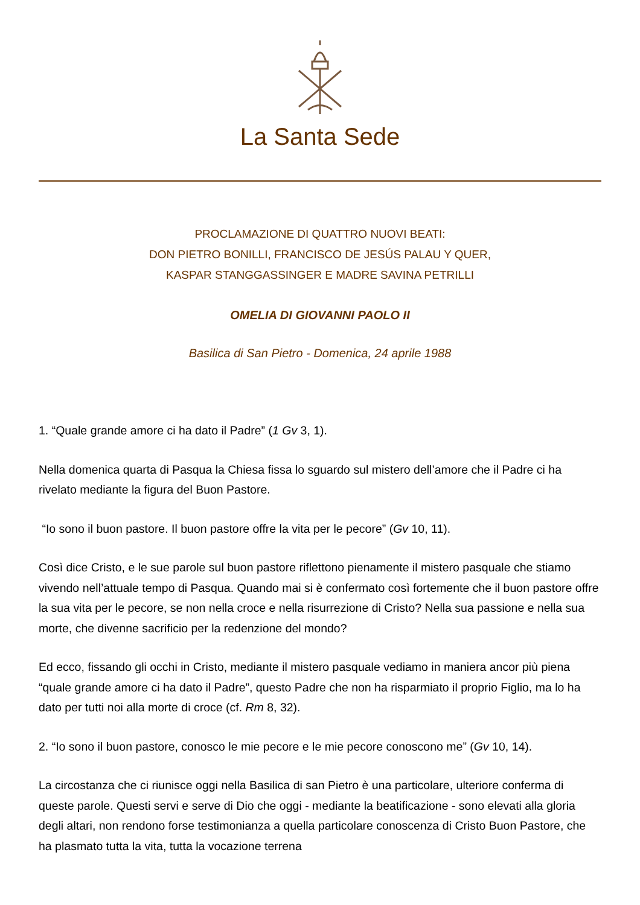La Santa Sede
PROCLAMAZIONE DI QUATTRO NUOVI BEATI:
DON PIETRO BONILLI, FRANCISCO DE JESÚS PALAU Y QUER,
KASPAR STANGGASSINGER E MADRE SAVINA PETRILLI
OMELIA DI GIOVANNI PAOLO II
Basilica di San Pietro - Domenica, 24 aprile 1988
1. “Quale grande amore ci ha dato il Padre” (1 Gv 3, 1).
Nella domenica quarta di Pasqua la Chiesa fissa lo sguardo sul mistero dell’amore che il Padre ci ha rivelato mediante la figura del Buon Pastore.
“Io sono il buon pastore. Il buon pastore offre la vita per le pecore” (Gv 10, 11).
Così dice Cristo, e le sue parole sul buon pastore riflettono pienamente il mistero pasquale che stiamo vivendo nell’attuale tempo di Pasqua. Quando mai si è confermato così fortemente che il buon pastore offre la sua vita per le pecore, se non nella croce e nella risurrezione di Cristo? Nella sua passione e nella sua morte, che divenne sacrificio per la redenzione del mondo?
Ed ecco, fissando gli occhi in Cristo, mediante il mistero pasquale vediamo in maniera ancor più piena “quale grande amore ci ha dato il Padre”, questo Padre che non ha risparmiato il proprio Figlio, ma lo ha dato per tutti noi alla morte di croce (cf. Rm 8, 32).
2. “Io sono il buon pastore, conosco le mie pecore e le mie pecore conoscono me” (Gv 10, 14).
La circostanza che ci riunisce oggi nella Basilica di san Pietro è una particolare, ulteriore conferma di queste parole. Questi servi e serve di Dio che oggi - mediante la beatificazione - sono elevati alla gloria degli altari, non rendono forse testimonianza a quella particolare conoscenza di Cristo Buon Pastore, che ha plasmato tutta la vita, tutta la vocazione terrena